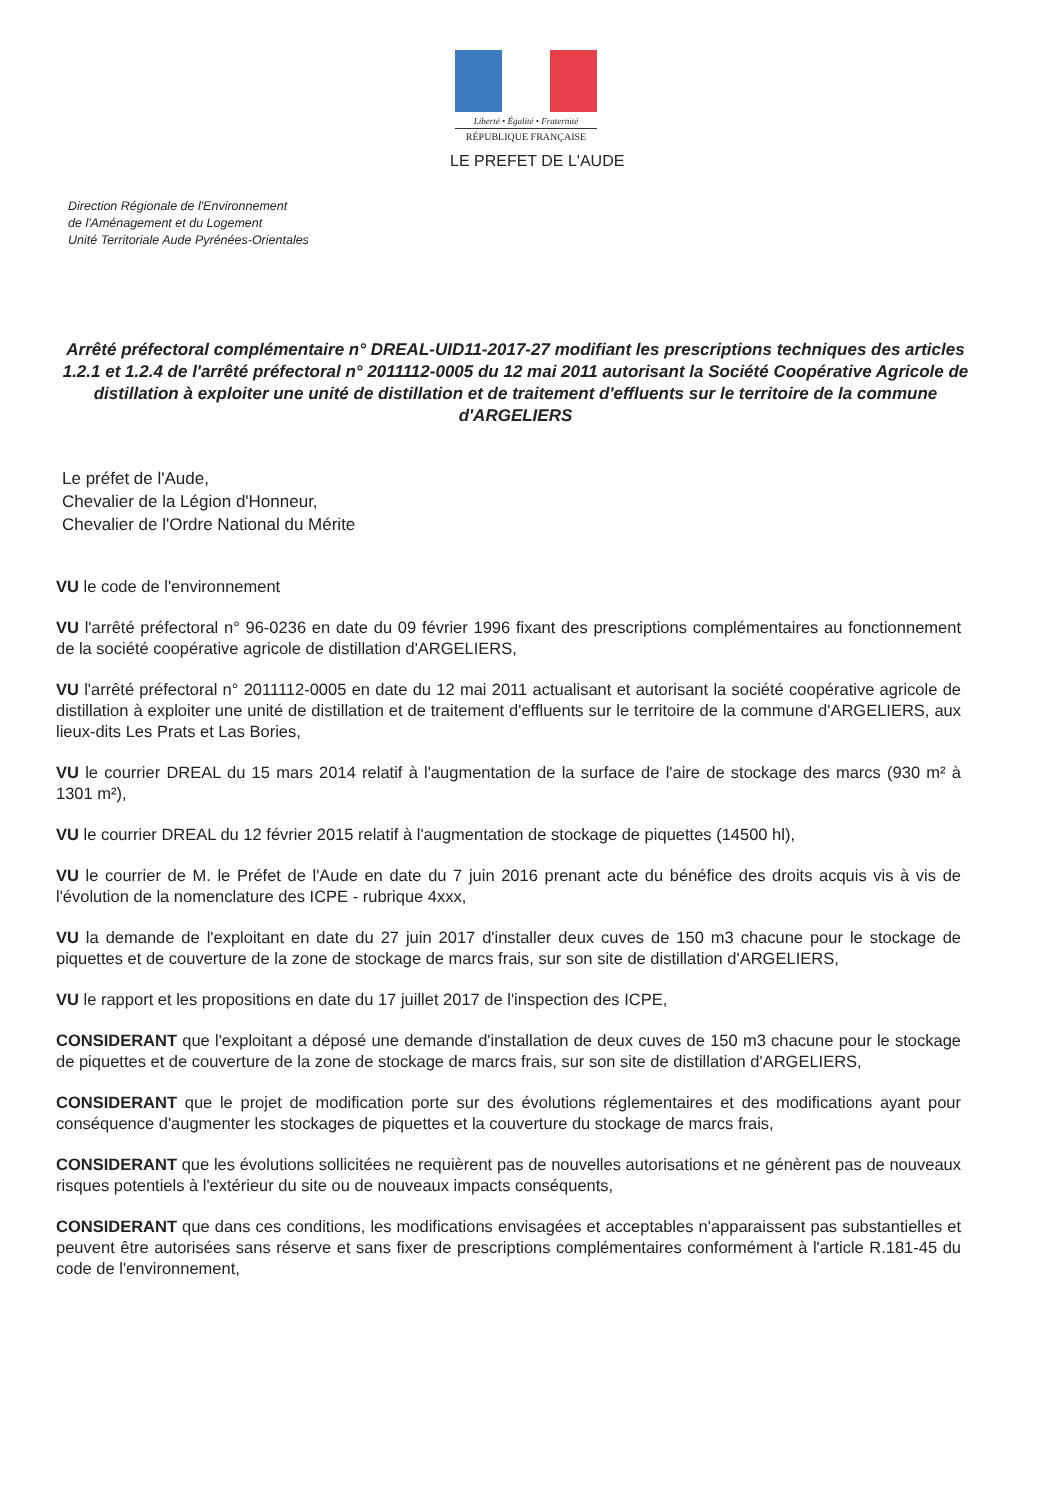Liberté • Égalité • Fraternité
RÉPUBLIQUE FRANÇAISE
LE PREFET DE L'AUDE
Direction Régionale de l'Environnement
de l'Aménagement et du Logement
Unité Territoriale Aude Pyrénées-Orientales
Arrêté préfectoral complémentaire n° DREAL-UID11-2017-27 modifiant les prescriptions techniques des articles 1.2.1 et 1.2.4 de l'arrêté préfectoral n° 2011112-0005 du 12 mai 2011 autorisant la Société Coopérative Agricole de distillation à exploiter une unité de distillation et de traitement d'effluents sur le territoire de la commune d'ARGELIERS
Le préfet de l'Aude,
Chevalier de la Légion d'Honneur,
Chevalier de l'Ordre National du Mérite
VU le code de l'environnement
VU l'arrêté préfectoral n° 96-0236 en date du 09 février 1996 fixant des prescriptions complémentaires au fonctionnement de la société coopérative agricole de distillation d'ARGELIERS,
VU l'arrêté préfectoral n° 2011112-0005 en date du 12 mai 2011 actualisant et autorisant la société coopérative agricole de distillation à exploiter une unité de distillation et de traitement d'effluents sur le territoire de la commune d'ARGELIERS, aux lieux-dits Les Prats et Las Bories,
VU le courrier DREAL du 15 mars 2014 relatif à l'augmentation de la surface de l'aire de stockage des marcs (930 m² à 1301 m²),
VU le courrier DREAL du 12 février 2015 relatif à l'augmentation de stockage de piquettes (14500 hl),
VU le courrier de M. le Préfet de l'Aude en date du 7 juin 2016 prenant acte du bénéfice des droits acquis vis à vis de l'évolution de la nomenclature des ICPE - rubrique 4xxx,
VU la demande de l'exploitant en date du 27 juin 2017 d'installer deux cuves de 150 m3 chacune pour le stockage de piquettes et de couverture de la zone de stockage de marcs frais, sur son site de distillation d'ARGELIERS,
VU le rapport et les propositions en date du 17 juillet 2017 de l'inspection des ICPE,
CONSIDERANT que l'exploitant a déposé une demande d'installation de deux cuves de 150 m3 chacune pour le stockage de piquettes et de couverture de la zone de stockage de marcs frais, sur son site de distillation d'ARGELIERS,
CONSIDERANT que le projet de modification porte sur des évolutions réglementaires et des modifications ayant pour conséquence d'augmenter les stockages de piquettes et la couverture du stockage de marcs frais,
CONSIDERANT que les évolutions sollicitées ne requièrent pas de nouvelles autorisations et ne génèrent pas de nouveaux risques potentiels à l'extérieur du site ou de nouveaux impacts conséquents,
CONSIDERANT que dans ces conditions, les modifications envisagées et acceptables n'apparaissent pas substantielles et peuvent être autorisées sans réserve et sans fixer de prescriptions complémentaires conformément à l'article R.181-45 du code de l'environnement,